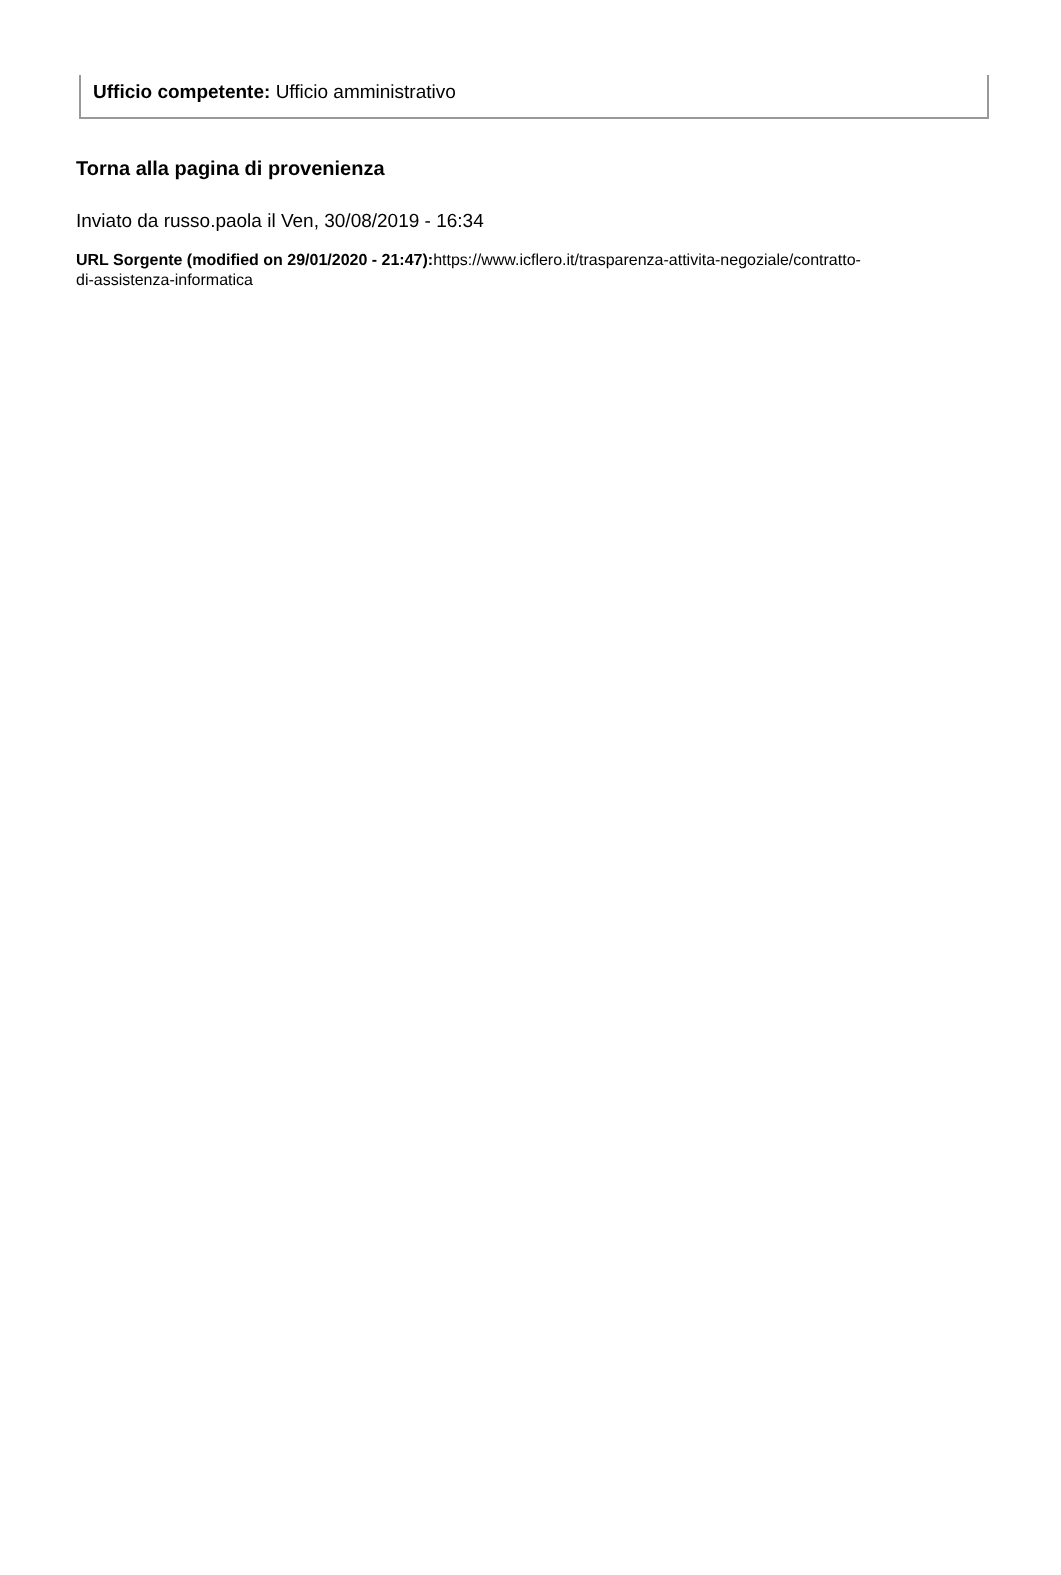Ufficio competente: Ufficio amministrativo
Torna alla pagina di provenienza
Inviato da russo.paola il Ven, 30/08/2019 - 16:34
URL Sorgente (modified on 29/01/2020 - 21:47): https://www.icflero.it/trasparenza-attivita-negoziale/contratto-di-assistenza-informatica